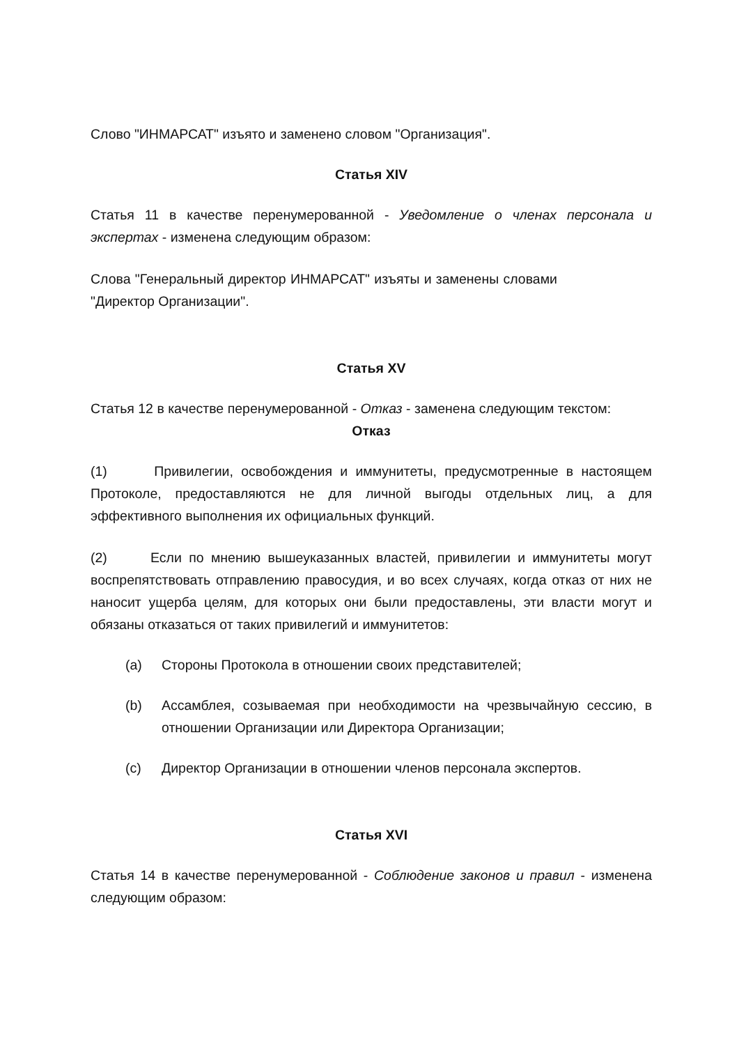Слово "ИНМАРСАТ" изъято и заменено словом "Организация".
Статья XIV
Статья 11 в качестве перенумерованной - Уведомление о членах персонала и экспертах - изменена следующим образом:
Слова "Генеральный директор ИНМАРСАТ" изъяты и заменены словами "Директор Организации".
Статья XV
Статья 12 в качестве перенумерованной - Отказ - заменена следующим текстом:
Отказ
(1) Привилегии, освобождения и иммунитеты, предусмотренные в настоящем Протоколе, предоставляются не для личной выгоды отдельных лиц, а для эффективного выполнения их официальных функций.
(2) Если по мнению вышеуказанных властей, привилегии и иммунитеты могут воспрепятствовать отправлению правосудия, и во всех случаях, когда отказ от них не наносит ущерба целям, для которых они были предоставлены, эти власти могут и обязаны отказаться от таких привилегий и иммунитетов:
(a) Стороны Протокола в отношении своих представителей;
(b) Ассамблея, созываемая при необходимости на чрезвычайную сессию, в отношении Организации или Директора Организации;
(c) Директор Организации в отношении членов персонала экспертов.
Статья XVI
Статья 14 в качестве перенумерованной - Соблюдение законов и правил - изменена следующим образом: